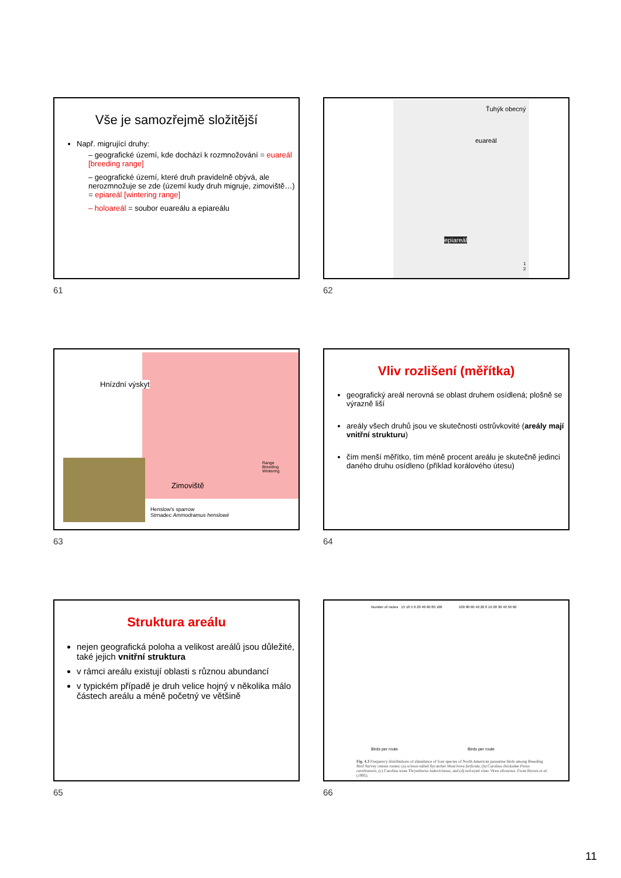Vše je samozřejmě složitější
Např. migrující druhy:
– geografické území, kde dochází k rozmnožování = euareál [breeding range]
– geografické území, které druh pravidelně obývá, ale nerozmnožuje se zde (území kudy druh migruje, zimoviště…) = epiareál [wintering range]
– holoareál = soubor euareálu a epiareálu
61
Ťuhýk obecný
euareál
epiareál
1
2
62
Hnízdní výskyt
Zimoviště
Range
Breeding
Wintering
Henslow's sparrow
Strnadec Ammodramus henslowii
63
Vliv rozlišení (měřítka)
geografický areál nerovná se oblast druhem osídlená; plošně se výrazně liší
areály všech druhů jsou ve skutečnosti ostrůvkovité (areály mají vnitřní strukturu)
čím menší měřítko, tím méně procent areálu je skutečně jedinci daného druhu osídleno (příklad korálového útesu)
64
Struktura areálu
nejen geografická poloha a velikost areálů jsou důležité, také jejich vnitřní struktura
v rámci areálu existují oblasti s různou abundancí
v typickém případě je druh velice hojný v několika málo částech areálu a méně početný ve většině
65
Number of routes 15 10 5 0 20 40 60 80 100
100 80 60 40 20 0 10 20 30 40 50 60
Birds per route Birds per route
Fig. 4.3 Frequency distributions of abundance of four species of North American passerine birds among Breeding Bird Survey census routes; (a) scissor-tailed flycatcher Muscivora forficata, (b) Carolina chickadee Parus carolinensis, (c) Carolina wren Thryothorus ludovicianus, and (d) red-eyed vireo Vireo olivaceus. From Brown et al. (1995).
66
11